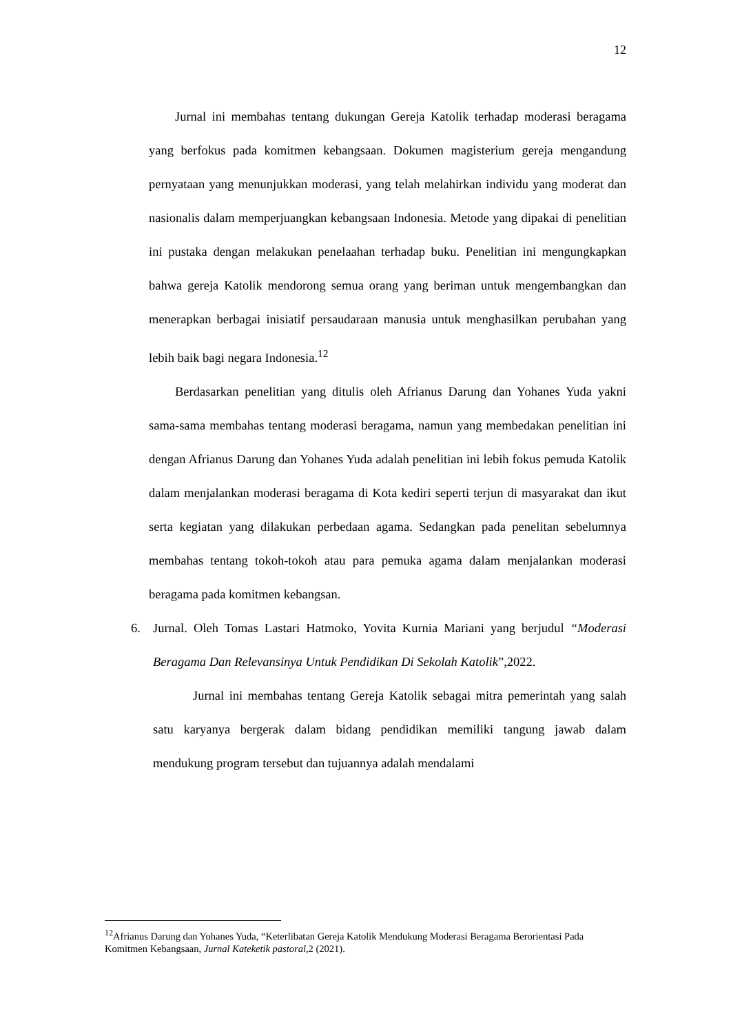12
Jurnal ini membahas tentang dukungan Gereja Katolik terhadap moderasi beragama yang berfokus pada komitmen kebangsaan. Dokumen magisterium gereja mengandung pernyataan yang menunjukkan moderasi, yang telah melahirkan individu yang moderat dan nasionalis dalam memperjuangkan kebangsaan Indonesia. Metode yang dipakai di penelitian ini pustaka dengan melakukan penelaahan terhadap buku. Penelitian ini mengungkapkan bahwa gereja Katolik mendorong semua orang yang beriman untuk mengembangkan dan menerapkan berbagai inisiatif persaudaraan manusia untuk menghasilkan perubahan yang lebih baik bagi negara Indonesia.<sup>12</sup>
Berdasarkan penelitian yang ditulis oleh Afrianus Darung dan Yohanes Yuda yakni sama-sama membahas tentang moderasi beragama, namun yang membedakan penelitian ini dengan Afrianus Darung dan Yohanes Yuda adalah penelitian ini lebih fokus pemuda Katolik dalam menjalankan moderasi beragama di Kota kediri seperti terjun di masyarakat dan ikut serta kegiatan yang dilakukan perbedaan agama. Sedangkan pada penelitan sebelumnya membahas tentang tokoh-tokoh atau para pemuka agama dalam menjalankan moderasi beragama pada komitmen kebangsan.
6. Jurnal. Oleh Tomas Lastari Hatmoko, Yovita Kurnia Mariani yang berjudul “Moderasi Beragama Dan Relevansinya Untuk Pendidikan Di Sekolah Katolik”,2022.
Jurnal ini membahas tentang Gereja Katolik sebagai mitra pemerintah yang salah satu karyanya bergerak dalam bidang pendidikan memiliki tangung jawab dalam mendukung program tersebut dan tujuannya adalah mendalami
<sup>12</sup> Afrianus Darung dan Yohanes Yuda, “Keterlibatan Gereja Katolik Mendukung Moderasi Beragama Berorientasi Pada Komitmen Kebangsaan, Jurnal Kateketik pastoral,2 (2021).